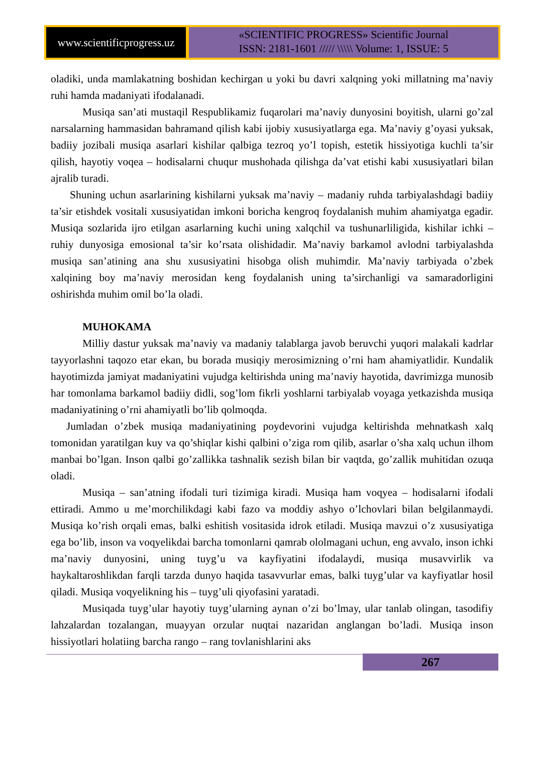www.scientificprogress.uz
«SCIENTIFIC PROGRESS» Scientific Journal
ISSN: 2181-1601 ///// \\\\\ Volume: 1, ISSUE: 5
oladiki, unda mamlakatning boshidan kechirgan u yoki bu davri xalqning yoki millatning ma’naviy ruhi hamda madaniyati ifodalanadi.
Musiqa san’ati mustaqil Respublikamiz fuqarolari ma’naviy dunyosini boyitish, ularni go’zal narsalarning hammasidan bahramand qilish kabi ijobiy xususiyatlarga ega. Ma’naviy g’oyasi yuksak, badiiy jozibali musiqa asarlari kishilar qalbiga tezroq yo’l topish, estetik hissiyotiga kuchli ta’sir qilish, hayotiy voqea – hodisalarni chuqur mushohada qilishga da’vat etishi kabi xususiyatlari bilan ajralib turadi.
Shuning uchun asarlarining kishilarni yuksak ma’naviy – madaniy ruhda tarbiyalashdagi badiiy ta’sir etishdek vositali xususiyatidan imkoni boricha kengroq foydalanish muhim ahamiyatga egadir. Musiqa sozlarida ijro etilgan asarlarning kuchi uning xalqchil va tushunarliligida, kishilar ichki – ruhiy dunyosiga emosional ta’sir ko’rsata olishidadir. Ma’naviy barkamol avlodni tarbiyalashda musiqa san’atining ana shu xususiyatini hisobga olish muhimdir. Ma’naviy tarbiyada o’zbek xalqining boy ma’naviy merosidan keng foydalanish uning ta’sirchanligi va samaradorligini oshirishda muhim omil bo’la oladi.
MUHOKAMA
Milliy dastur yuksak ma’naviy va madaniy talablarga javob beruvchi yuqori malakali kadrlar tayyorlashni taqozo etar ekan, bu borada musiqiy merosimizning o’rni ham ahamiyatlidir. Kundalik hayotimizda jamiyat madaniyatini vujudga keltirishda uning ma’naviy hayotida, davrimizga munosib har tomonlama barkamol badiiy didli, sog’lom fikrli yoshlarni tarbiyalab voyaga yetkazishda musiqa madaniyatining o’rni ahamiyatli bo’lib qolmoqda.
Jumladan o’zbek musiqa madaniyatining poydevorini vujudga keltirishda mehnatkash xalq tomonidan yaratilgan kuy va qo’shiqlar kishi qalbini o’ziga rom qilib, asarlar o’sha xalq uchun ilhom manbai bo’lgan. Inson qalbi go’zallikka tashnalik sezish bilan bir vaqtda, go’zallik muhitidan ozuqa oladi.
Musiqa – san’atning ifodali turi tizimiga kiradi. Musiqa ham voqyea – hodisalarni ifodali ettiradi. Ammo u me’morchilikdagi kabi fazo va moddiy ashyo o’lchovlari bilan belgilanmaydi. Musiqa ko’rish orqali emas, balki eshitish vositasida idrok etiladi. Musiqa mavzui o’z xususiyatiga ega bo’lib, inson va voqyelikdai barcha tomonlarni qamrab ololmagani uchun, eng avvalo, inson ichki ma’naviy dunyosini, uning tuyg’u va kayfiyatini ifodalaydi, musiqa musavvirlik va haykaltaroshlikdan farqli tarzda dunyo haqida tasavvurlar emas, balki tuyg’ular va kayfiyatlar hosil qiladi. Musiqa voqyelikning his – tuyg’uli qiyofasini yaratadi.
Musiqada tuyg’ular hayotiy tuyg’ularning aynan o’zi bo’lmay, ular tanlab olingan, tasodifiy lahzalardan tozalangan, muayyan orzular nuqtai nazaridan anglangan bo’ladi. Musiqa inson hissiyotlari holatiing barcha rango – rang tovlanishlarini aks
267